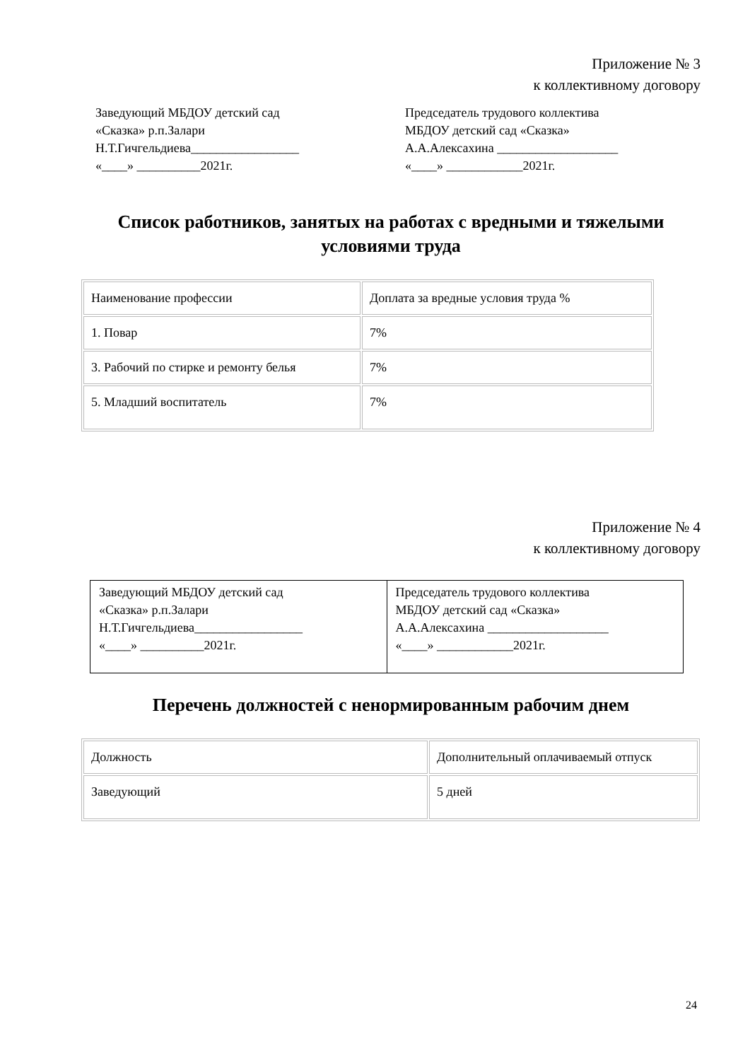Приложение № 3
к коллективному договору
Заведующий МБДОУ детский сад
«Сказка» р.п.Залари
Н.Т.Гичгельдиева_________________
«____» __________2021г.
Председатель трудового коллектива
МБДОУ детский сад «Сказка»
А.А.Алексахина ___________________
«____» ____________2021г.
Список работников, занятых на работах с вредными и тяжелыми условиями труда
| Наименование профессии | Доплата за вредные условия труда % |
| 1. Повар | 7% |
| 3. Рабочий по стирке и ремонту белья | 7% |
| 5. Младший воспитатель | 7% |
Приложение № 4
к коллективному договору
| Заведующий МБДОУ детский сад «Сказка» р.п.Залари Н.Т.Гичгельдиева_________________ «____» __________2021г. | Председатель трудового коллектива МБДОУ детский сад «Сказка» А.А.Алексахина ___________________ «____» ____________2021г. |
Перечень должностей с ненормированным рабочим днем
| Должность | Дополнительный оплачиваемый отпуск |
| Заведующий | 5 дней |
24